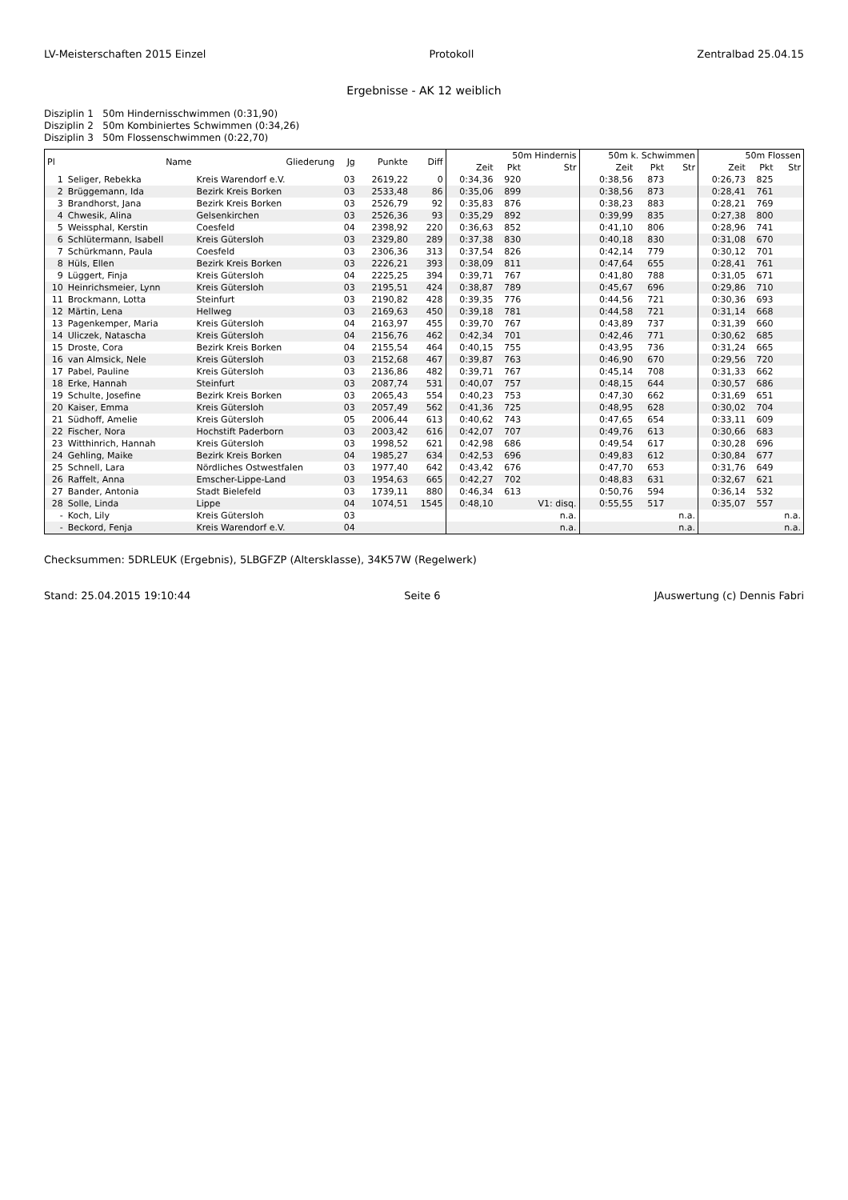LV-Meisterschaften 2015 Einzel Protokoll Zentralbad 25.04.15
Ergebnisse - AK 12 weiblich
Disziplin 1 50m Hindernisschwimmen (0:31,90)
Disziplin 2 50m Kombiniertes Schwimmen (0:34,26)
Disziplin 3 50m Flossenschwimmen (0:22,70)
| Pl | Name | Gliederung | Jg | Punkte | Diff | 50m Hindernis | | | 50m k. Schwimmen | | | 50m Flossen | | |
| --- | --- | --- | --- | --- | --- | --- | --- | --- | --- | --- | --- | --- | --- | --- |
| | | | | | | Zeit | Pkt | Str | Zeit | Pkt | Str | Zeit | Pkt | Str |
| 1 | Seliger, Rebekka | Kreis Warendorf e.V. | 03 | 2619,22 | 0 | 0:34,36 | 920 | | 0:38,56 | 873 | | 0:26,73 | 825 | |
| 2 | Brüggemann, Ida | Bezirk Kreis Borken | 03 | 2533,48 | 86 | 0:35,06 | 899 | | 0:38,56 | 873 | | 0:28,41 | 761 | |
| 3 | Brandhorst, Jana | Bezirk Kreis Borken | 03 | 2526,79 | 92 | 0:35,83 | 876 | | 0:38,23 | 883 | | 0:28,21 | 769 | |
| 4 | Chwesik, Alina | Gelsenkirchen | 03 | 2526,36 | 93 | 0:35,29 | 892 | | 0:39,99 | 835 | | 0:27,38 | 800 | |
| 5 | Weissphal, Kerstin | Coesfeld | 04 | 2398,92 | 220 | 0:36,63 | 852 | | 0:41,10 | 806 | | 0:28,96 | 741 | |
| 6 | Schlütermann, Isabell | Kreis Gütersloh | 03 | 2329,80 | 289 | 0:37,38 | 830 | | 0:40,18 | 830 | | 0:31,08 | 670 | |
| 7 | Schürkmann, Paula | Coesfeld | 03 | 2306,36 | 313 | 0:37,54 | 826 | | 0:42,14 | 779 | | 0:30,12 | 701 | |
| 8 | Hüls, Ellen | Bezirk Kreis Borken | 03 | 2226,21 | 393 | 0:38,09 | 811 | | 0:47,64 | 655 | | 0:28,41 | 761 | |
| 9 | Lüggert, Finja | Kreis Gütersloh | 04 | 2225,25 | 394 | 0:39,71 | 767 | | 0:41,80 | 788 | | 0:31,05 | 671 | |
| 10 | Heinrichsmeier, Lynn | Kreis Gütersloh | 03 | 2195,51 | 424 | 0:38,87 | 789 | | 0:45,67 | 696 | | 0:29,86 | 710 | |
| 11 | Brockmann, Lotta | Steinfurt | 03 | 2190,82 | 428 | 0:39,35 | 776 | | 0:44,56 | 721 | | 0:30,36 | 693 | |
| 12 | Märtin, Lena | Hellweg | 03 | 2169,63 | 450 | 0:39,18 | 781 | | 0:44,58 | 721 | | 0:31,14 | 668 | |
| 13 | Pagenkemper, Maria | Kreis Gütersloh | 04 | 2163,97 | 455 | 0:39,70 | 767 | | 0:43,89 | 737 | | 0:31,39 | 660 | |
| 14 | Uliczek, Natascha | Kreis Gütersloh | 04 | 2156,76 | 462 | 0:42,34 | 701 | | 0:42,46 | 771 | | 0:30,62 | 685 | |
| 15 | Droste, Cora | Bezirk Kreis Borken | 04 | 2155,54 | 464 | 0:40,15 | 755 | | 0:43,95 | 736 | | 0:31,24 | 665 | |
| 16 | van Almsick, Nele | Kreis Gütersloh | 03 | 2152,68 | 467 | 0:39,87 | 763 | | 0:46,90 | 670 | | 0:29,56 | 720 | |
| 17 | Pabel, Pauline | Kreis Gütersloh | 03 | 2136,86 | 482 | 0:39,71 | 767 | | 0:45,14 | 708 | | 0:31,33 | 662 | |
| 18 | Erke, Hannah | Steinfurt | 03 | 2087,74 | 531 | 0:40,07 | 757 | | 0:48,15 | 644 | | 0:30,57 | 686 | |
| 19 | Schulte, Josefine | Bezirk Kreis Borken | 03 | 2065,43 | 554 | 0:40,23 | 753 | | 0:47,30 | 662 | | 0:31,69 | 651 | |
| 20 | Kaiser, Emma | Kreis Gütersloh | 03 | 2057,49 | 562 | 0:41,36 | 725 | | 0:48,95 | 628 | | 0:30,02 | 704 | |
| 21 | Südhoff, Amelie | Kreis Gütersloh | 05 | 2006,44 | 613 | 0:40,62 | 743 | | 0:47,65 | 654 | | 0:33,11 | 609 | |
| 22 | Fischer, Nora | Hochstift Paderborn | 03 | 2003,42 | 616 | 0:42,07 | 707 | | 0:49,76 | 613 | | 0:30,66 | 683 | |
| 23 | Witthinrich, Hannah | Kreis Gütersloh | 03 | 1998,52 | 621 | 0:42,98 | 686 | | 0:49,54 | 617 | | 0:30,28 | 696 | |
| 24 | Gehling, Maike | Bezirk Kreis Borken | 04 | 1985,27 | 634 | 0:42,53 | 696 | | 0:49,83 | 612 | | 0:30,84 | 677 | |
| 25 | Schnell, Lara | Nördliches Ostwestfalen | 03 | 1977,40 | 642 | 0:43,42 | 676 | | 0:47,70 | 653 | | 0:31,76 | 649 | |
| 26 | Raffelt, Anna | Emscher-Lippe-Land | 03 | 1954,63 | 665 | 0:42,27 | 702 | | 0:48,83 | 631 | | 0:32,67 | 621 | |
| 27 | Bander, Antonia | Stadt Bielefeld | 03 | 1739,11 | 880 | 0:46,34 | 613 | | 0:50,76 | 594 | | 0:36,14 | 532 | |
| 28 | Solle, Linda | Lippe | 04 | 1074,51 | 1545 | 0:48,10 | | V1: disq. | 0:55,55 | 517 | | 0:35,07 | 557 | |
| - | Koch, Lily | Kreis Gütersloh | 03 | | | | | n.a. | | | n.a. | | | n.a. |
| - | Beckord, Fenja | Kreis Warendorf e.V. | 04 | | | | | n.a. | | | n.a. | | | n.a. |
Checksummen: 5DRLEUK (Ergebnis), 5LBGFZP (Altersklasse), 34K57W (Regelwerk)
Stand: 25.04.2015 19:10:44 Seite 6 JAuswertung (c) Dennis Fabri